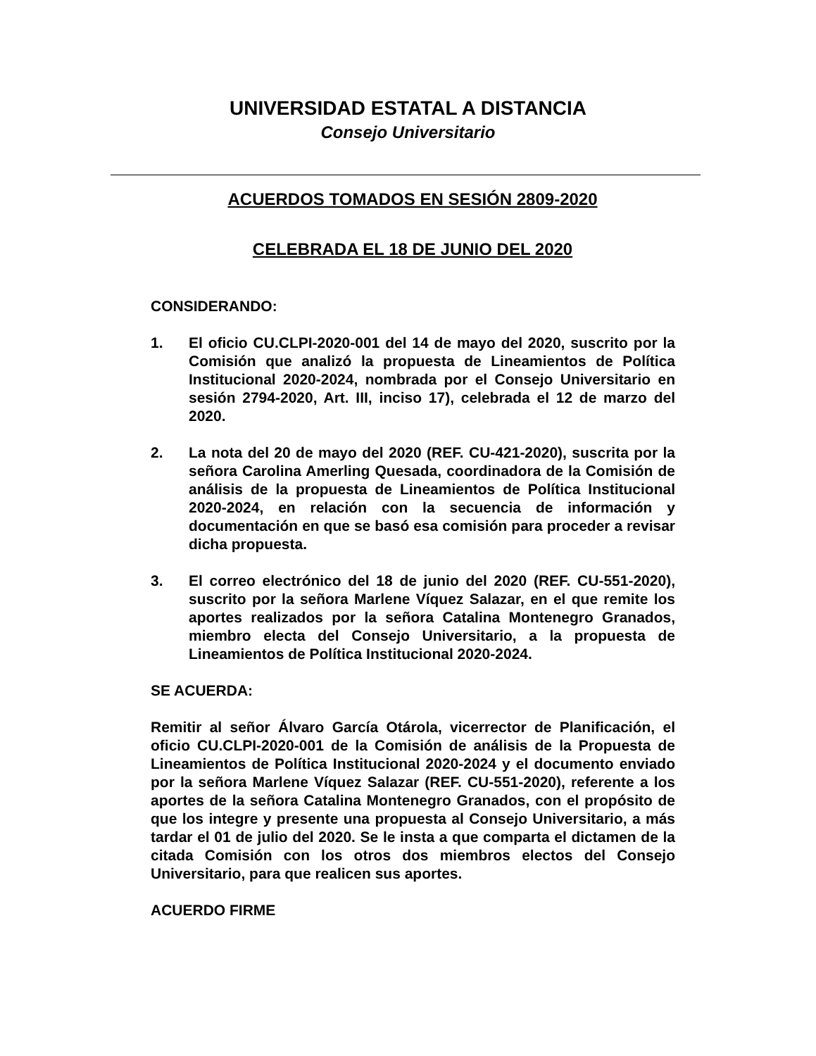UNIVERSIDAD ESTATAL A DISTANCIA
Consejo Universitario
ACUERDOS TOMADOS EN SESIÓN 2809-2020
CELEBRADA EL 18 DE JUNIO DEL 2020
CONSIDERANDO:
1. El oficio CU.CLPI-2020-001 del 14 de mayo del 2020, suscrito por la Comisión que analizó la propuesta de Lineamientos de Política Institucional 2020-2024, nombrada por el Consejo Universitario en sesión 2794-2020, Art. III, inciso 17), celebrada el 12 de marzo del 2020.
2. La nota del 20 de mayo del 2020 (REF. CU-421-2020), suscrita por la señora Carolina Amerling Quesada, coordinadora de la Comisión de análisis de la propuesta de Lineamientos de Política Institucional 2020-2024, en relación con la secuencia de información y documentación en que se basó esa comisión para proceder a revisar dicha propuesta.
3. El correo electrónico del 18 de junio del 2020 (REF. CU-551-2020), suscrito por la señora Marlene Víquez Salazar, en el que remite los aportes realizados por la señora Catalina Montenegro Granados, miembro electa del Consejo Universitario, a la propuesta de Lineamientos de Política Institucional 2020-2024.
SE ACUERDA:
Remitir al señor Álvaro García Otárola, vicerrector de Planificación, el oficio CU.CLPI-2020-001 de la Comisión de análisis de la Propuesta de Lineamientos de Política Institucional 2020-2024 y el documento enviado por la señora Marlene Víquez Salazar (REF. CU-551-2020), referente a los aportes de la señora Catalina Montenegro Granados, con el propósito de que los integre y presente una propuesta al Consejo Universitario, a más tardar el 01 de julio del 2020. Se le insta a que comparta el dictamen de la citada Comisión con los otros dos miembros electos del Consejo Universitario, para que realicen sus aportes.
ACUERDO FIRME